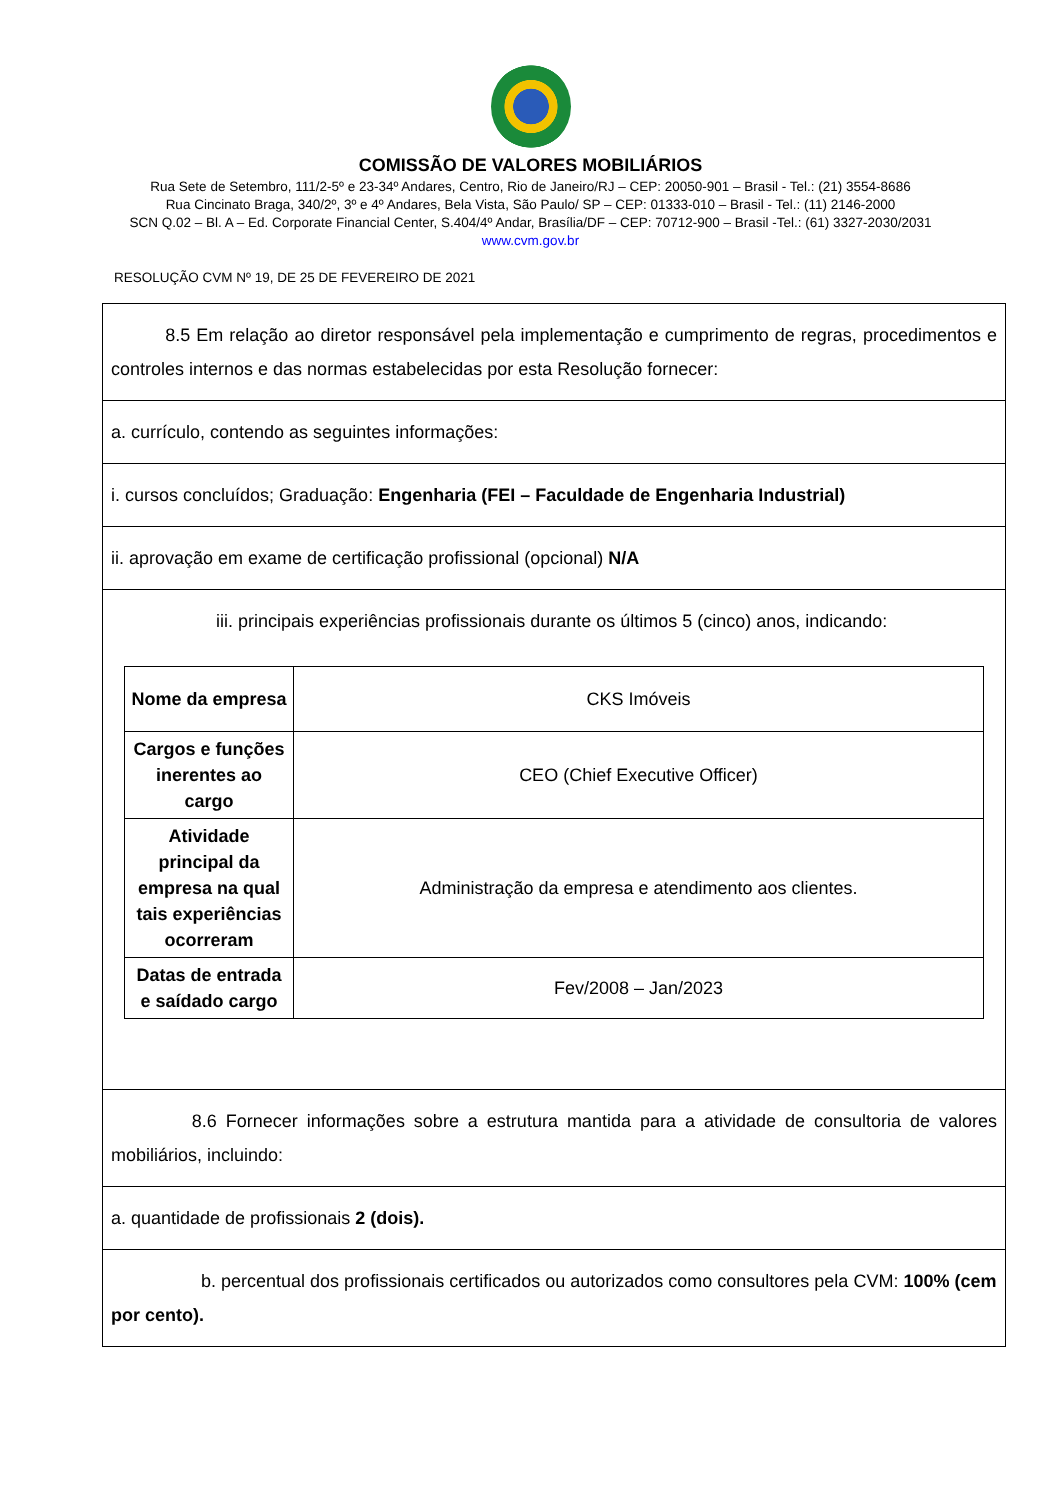COMISSÃO DE VALORES MOBILIÁRIOS
Rua Sete de Setembro, 111/2-5º e 23-34º Andares, Centro, Rio de Janeiro/RJ – CEP: 20050-901 – Brasil - Tel.: (21) 3554-8686
Rua Cincinato Braga, 340/2º, 3º e 4º Andares, Bela Vista, São Paulo/ SP – CEP: 01333-010 – Brasil - Tel.: (11) 2146-2000
SCN Q.02 – Bl. A – Ed. Corporate Financial Center, S.404/4º Andar, Brasília/DF – CEP: 70712-900 – Brasil -Tel.: (61) 3327-2030/2031
www.cvm.gov.br
RESOLUÇÃO CVM Nº 19, DE 25 DE FEVEREIRO DE 2021
| 8.5 Em relação ao diretor responsável pela implementação e cumprimento de regras, procedimentos e controles internos e das normas estabelecidas por esta Resolução fornecer: |
| a. currículo, contendo as seguintes informações: |
| i. cursos concluídos; Graduação: Engenharia (FEI – Faculdade de Engenharia Industrial) |
| ii. aprovação em exame de certificação profissional (opcional) N/A |
| iii. principais experiências profissionais durante os últimos 5 (cinco) anos, indicando: / Nome da empresa / CKS Imóveis / / Cargos e funções inerentes ao cargo / CEO (Chief Executive Officer) / / Atividade principal da empresa na qual tais experiências ocorreram / Administração da empresa e atendimento aos clientes. / / Datas de entrada e saídado cargo / Fev/2008 – Jan/2023 / |
| 8.6 Fornecer informações sobre a estrutura mantida para a atividade de consultoria de valores mobiliários, incluindo: |
| a. quantidade de profissionais 2 (dois). |
| b. percentual dos profissionais certificados ou autorizados como consultores pela CVM: 100% (cem por cento). |